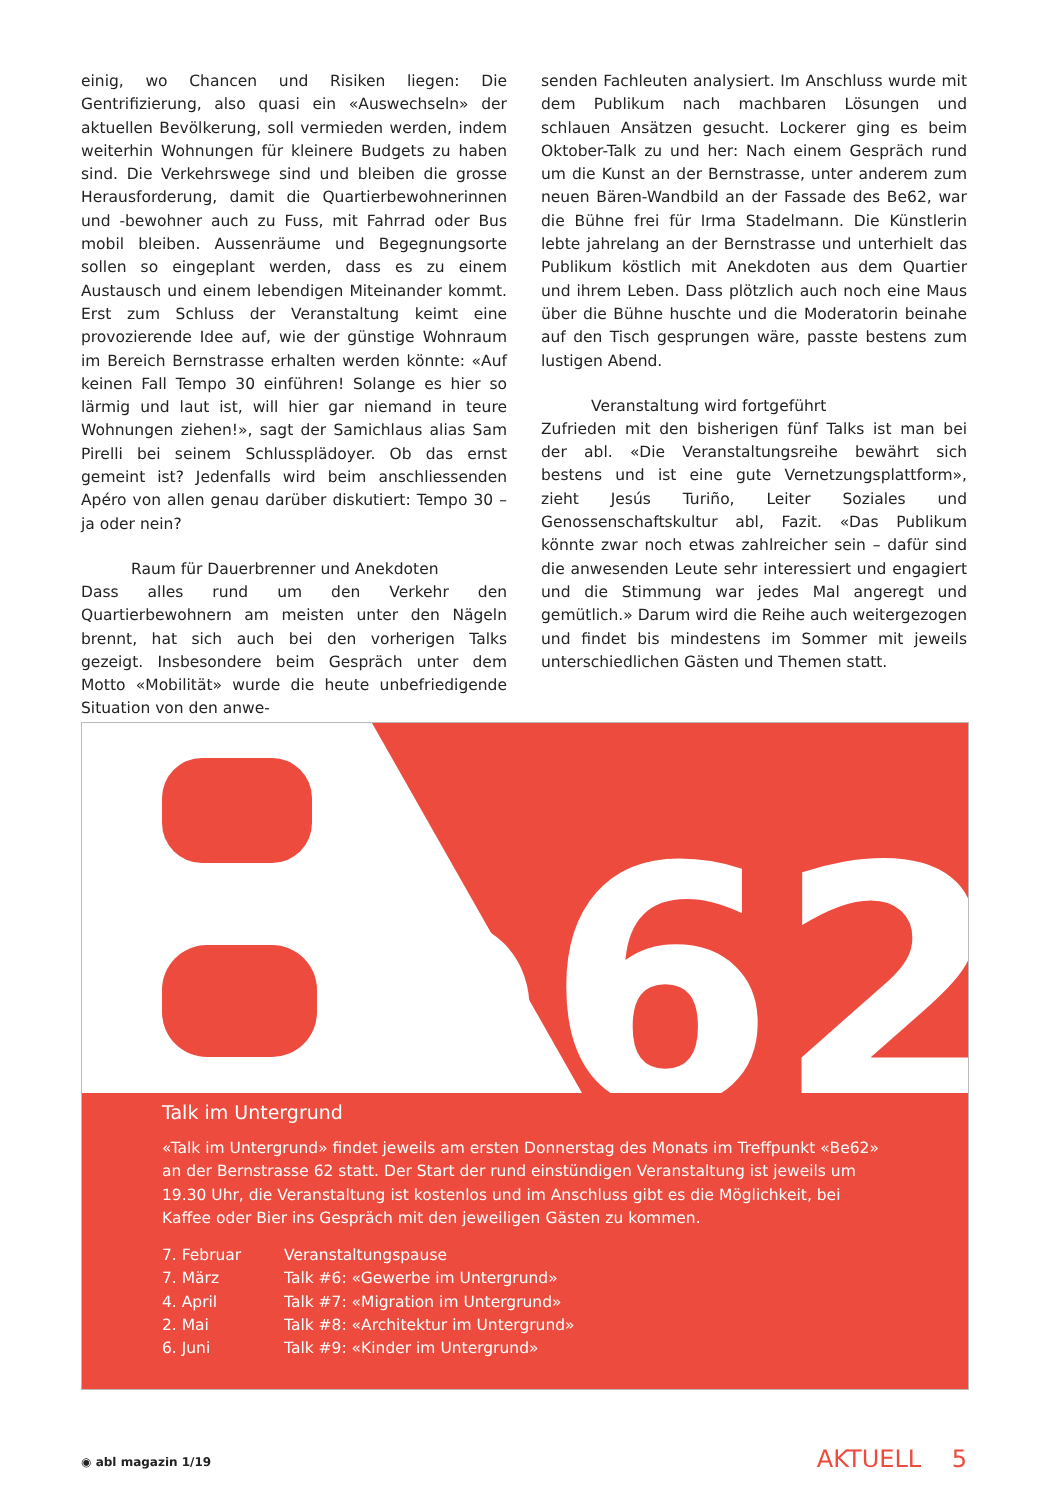einig, wo Chancen und Risiken liegen: Die Gentrifizierung, also quasi ein «Auswechseln» der aktuellen Bevölkerung, soll vermieden werden, indem weiterhin Wohnungen für kleinere Budgets zu haben sind. Die Verkehrswege sind und bleiben die grosse Herausforderung, damit die Quartierbewohnerinnen und -bewohner auch zu Fuss, mit Fahrrad oder Bus mobil bleiben. Aussenräume und Begegnungsorte sollen so eingeplant werden, dass es zu einem Austausch und einem lebendigen Miteinander kommt. Erst zum Schluss der Veranstaltung keimt eine provozierende Idee auf, wie der günstige Wohnraum im Bereich Bernstrasse erhalten werden könnte: «Auf keinen Fall Tempo 30 einführen! Solange es hier so lärmig und laut ist, will hier gar niemand in teure Wohnungen ziehen!», sagt der Samichlaus alias Sam Pirelli bei seinem Schlussplädoyer. Ob das ernst gemeint ist? Jedenfalls wird beim anschliessenden Apéro von allen genau darüber diskutiert: Tempo 30 – ja oder nein?
Raum für Dauerbrenner und Anekdoten
Dass alles rund um den Verkehr den Quartierbewohnern am meisten unter den Nägeln brennt, hat sich auch bei den vorherigen Talks gezeigt. Insbesondere beim Gespräch unter dem Motto «Mobilität» wurde die heute unbefriedigende Situation von den anwe-
senden Fachleuten analysiert. Im Anschluss wurde mit dem Publikum nach machbaren Lösungen und schlauen Ansätzen gesucht. Lockerer ging es beim Oktober-Talk zu und her: Nach einem Gespräch rund um die Kunst an der Bernstrasse, unter anderem zum neuen Bären-Wandbild an der Fassade des Be62, war die Bühne frei für Irma Stadelmann. Die Künstlerin lebte jahrelang an der Bernstrasse und unterhielt das Publikum köstlich mit Anekdoten aus dem Quartier und ihrem Leben. Dass plötzlich auch noch eine Maus über die Bühne huschte und die Moderatorin beinahe auf den Tisch gesprungen wäre, passte bestens zum lustigen Abend.
Veranstaltung wird fortgeführt
Zufrieden mit den bisherigen fünf Talks ist man bei der abl. «Die Veranstaltungsreihe bewährt sich bestens und ist eine gute Vernetzungsplattform», zieht Jesús Turiño, Leiter Soziales und Genossenschaftskultur abl, Fazit. «Das Publikum könnte zwar noch etwas zahlreicher sein – dafür sind die anwesenden Leute sehr interessiert und engagiert und die Stimmung war jedes Mal angeregt und gemütlich.» Darum wird die Reihe auch weitergezogen und findet bis mindestens im Sommer mit jeweils unterschiedlichen Gästen und Themen statt.
e62
Talk im Untergrund
«Talk im Untergrund» findet jeweils am ersten Donnerstag des Monats im Treffpunkt «Be62» an der Bernstrasse 62 statt. Der Start der rund einstündigen Veranstaltung ist jeweils um 19.30 Uhr, die Veranstaltung ist kostenlos und im Anschluss gibt es die Möglichkeit, bei Kaffee oder Bier ins Gespräch mit den jeweiligen Gästen zu kommen.
| 7. Februar | Veranstaltungspause |
| 7. März | Talk #6: «Gewerbe im Untergrund» |
| 4. April | Talk #7: «Migration im Untergrund» |
| 2. Mai | Talk #8: «Architektur im Untergrund» |
| 6. Juni | Talk #9: «Kinder im Untergrund» |
◉ abl magazin 1/19 AKTUELL 5